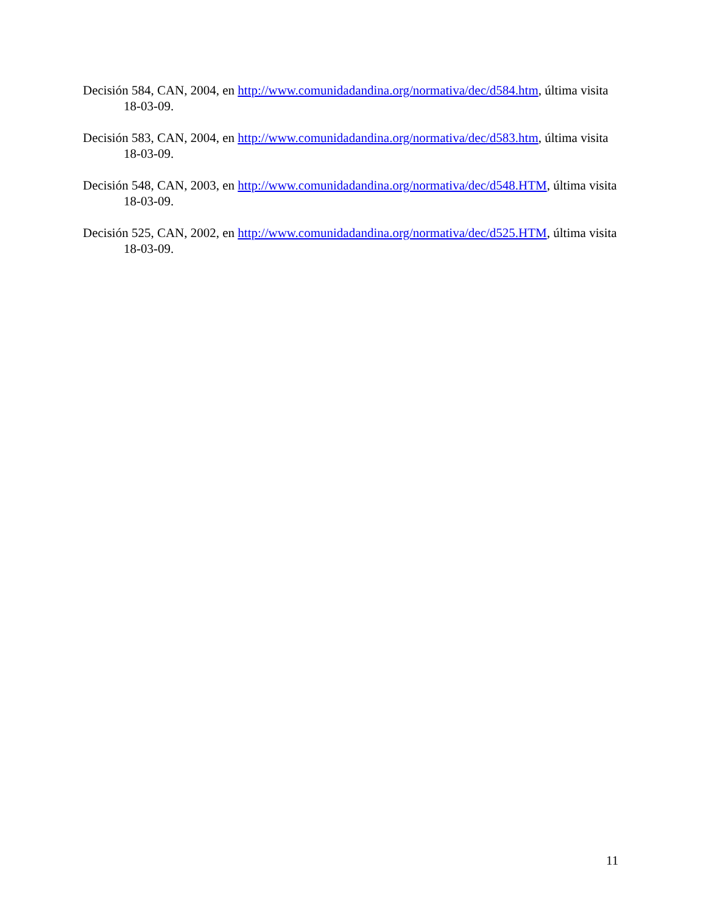Decisión 584, CAN, 2004, en http://www.comunidadandina.org/normativa/dec/d584.htm, última visita 18-03-09.
Decisión 583, CAN, 2004, en http://www.comunidadandina.org/normativa/dec/d583.htm, última visita 18-03-09.
Decisión 548, CAN, 2003, en http://www.comunidadandina.org/normativa/dec/d548.HTM, última visita 18-03-09.
Decisión 525, CAN, 2002, en http://www.comunidadandina.org/normativa/dec/d525.HTM, última visita 18-03-09.
11